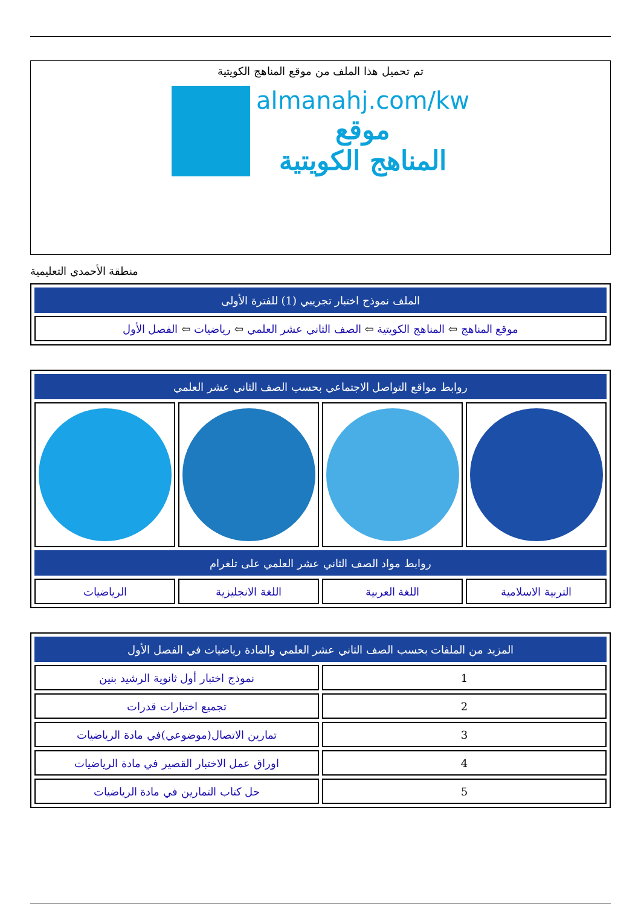تم تحميل هذا الملف من موقع المناهج الكويتية
almanahj.com/kw
موقع
المناهج الكويتية
منطقة الأحمدي التعليمية
| الملف نموذج اختبار تجريبي (1) للفترة الأولى |
| --- |
| موقع المناهج ⇦ المناهج الكويتية ⇦ الصف الثاني عشر العلمي ⇦ رياضيات ⇦ الفصل الأول |
| روابط مواقع التواصل الاجتماعي بحسب الصف الثاني عشر العلمي | | | |
| --- | --- | --- | --- |
| روابط مواد الصف الثاني عشر العلمي على تلغرام | | | |
| التربية الاسلامية | اللغة العربية | اللغة الانجليزية | الرياضيات |
| المزيد من الملفات بحسب الصف الثاني عشر العلمي والمادة رياضيات في الفصل الأول | |
| --- | --- |
| 1 | نموذج اختبار أول ثانوية الرشيد بنين |
| 2 | تجميع اختبارات قدرات |
| 3 | تمارين الاتصال(موضوعي)في مادة الرياضيات |
| 4 | اوراق عمل الاختبار القصير في مادة الرياضيات |
| 5 | حل كتاب التمارين في مادة الرياضيات |